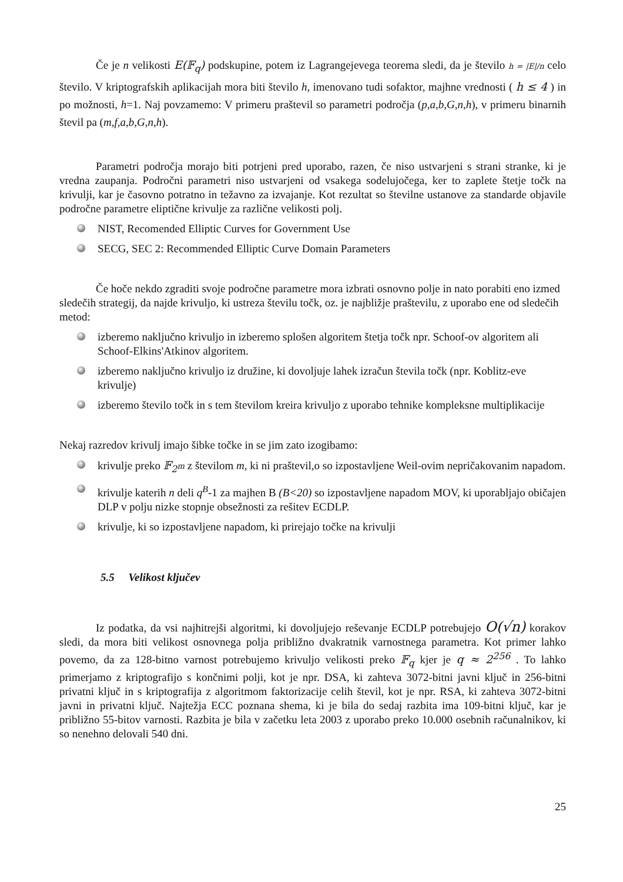Če je n velikosti E(𝔽<sub>q</sub>) podskupine, potem iz Lagrangejevega teorema sledi, da je število h = |E|/n celo število. V kriptografskih aplikacijah mora biti število h, imenovano tudi sofaktor, majhne vrednosti ( h ≤ 4 ) in po možnosti, h=1. Naj povzamemo: V primeru praštevil so parametri področja (p,a,b,G,n,h), v primeru binarnih števil pa (m,f,a,b,G,n,h).
Parametri področja morajo biti potrjeni pred uporabo, razen, če niso ustvarjeni s strani stranke, ki je vredna zaupanja. Področni parametri niso ustvarjeni od vsakega sodelujočega, ker to zaplete štetje točk na krivulji, kar je časovno potratno in težavno za izvajanje. Kot rezultat so številne ustanove za standarde objavile področne parametre eliptične krivulje za različne velikosti polj.
NIST, Recomended Elliptic Curves for Government Use
SECG, SEC 2: Recommended Elliptic Curve Domain Parameters
Če hoče nekdo zgraditi svoje področne parametre mora izbrati osnovno polje in nato porabiti eno izmed sledečih strategij, da najde krivuljo, ki ustreza številu točk, oz. je najbližje praštevilu, z uporabo ene od sledečih metod:
izberemo naključno krivuljo in izberemo splošen algoritem štetja točk npr. Schoof-ov algoritem ali Schoof-Elkins'Atkinov algoritem.
izberemo naključno krivuljo iz družine, ki dovoljuje lahek izračun števila točk (npr. Koblitz-eve krivulje)
izberemo število točk in s tem številom kreira krivuljo z uporabo tehnike kompleksne multiplikacije
Nekaj razredov krivulj imajo šibke točke in se jim zato izogibamo:
krivulje preko 𝔽<sub>2<sup>m</sup></sub> z številom m, ki ni praštevil,o so izpostavljene Weil-ovim nepričakovanim napadom.
krivulje katerih n deli q<sup>B</sup>-1 za majhen B (B<20) so izpostavljene napadom MOV, ki uporabljajo običajen DLP v polju nizke stopnje obsežnosti za rešitev ECDLP.
krivulje, ki so izpostavljene napadom, ki prirejajo točke na krivulji
5.5 Velikost ključev
Iz podatka, da vsi najhitrejši algoritmi, ki dovoljujejo reševanje ECDLP potrebujejo O(√n) korakov sledi, da mora biti velikost osnovnega polja približno dvakratnik varnostnega parametra. Kot primer lahko povemo, da za 128-bitno varnost potrebujemo krivuljo velikosti preko 𝔽<sub>q</sub> kjer je q ≈ 2<sup>256</sup> . To lahko primerjamo z kriptografijo s končnimi polji, kot je npr. DSA, ki zahteva 3072-bitni javni ključ in 256-bitni privatni ključ in s kriptografija z algoritmom faktorizacije celih števil, kot je npr. RSA, ki zahteva 3072-bitni javni in privatni ključ. Najtežja ECC poznana shema, ki je bila do sedaj razbita ima 109-bitni ključ, kar je približno 55-bitov varnosti. Razbita je bila v začetku leta 2003 z uporabo preko 10.000 osebnih računalnikov, ki so nenehno delovali 540 dni.
25